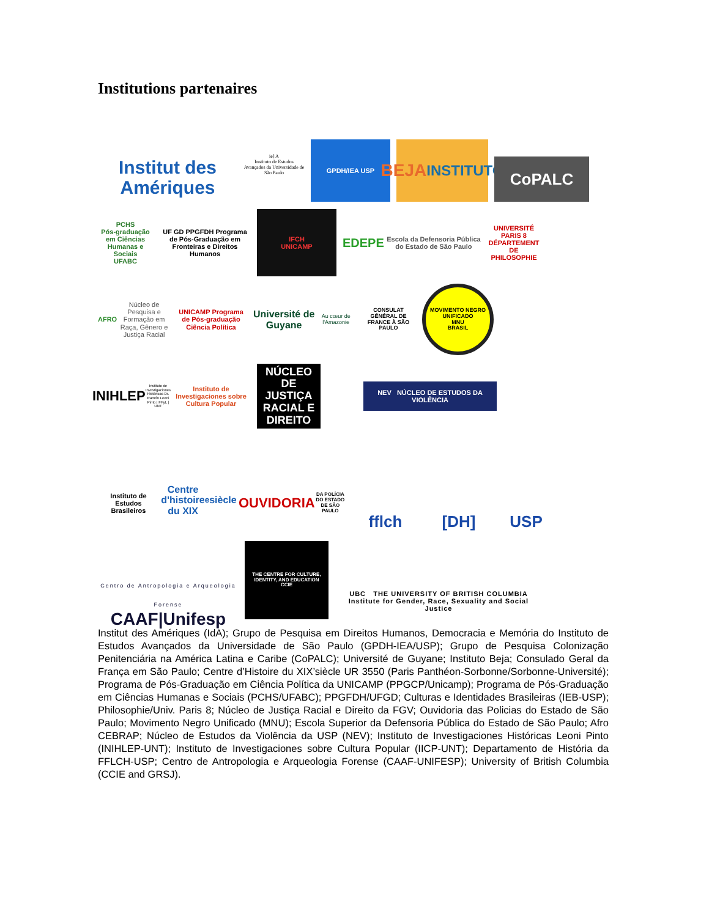Institutions partenaires
Institut des Amériques
ie] A
Instituto de Estudos Avançados da Universidade de São Paulo
GPDH/IEA USP
BEJA
INSTITUTO
CoPALC
PCHS
Pós-graduação em Ciências Humanas e Sociais
UFABC
UF GD PPGFDH Programa de Pós-Graduação em Fronteiras e Direitos Humanos
IFCH
UNICAMP
EDEPE Escola da Defensoria Pública do Estado de São Paulo
UNIVERSITÉ PARIS 8
DÉPARTEMENT DE PHILOSOPHIE
AFRO
Núcleo de Pesquisa e Formação em Raça, Gênero e Justiça Racial
UNICAMP Programa de Pós-graduação
Ciência Política
Université de Guyane
Au cœur de l'Amazonie
CONSULAT GÉNÉRAL DE FRANCE À SÃO PAULO
MOVIMENTO NEGRO UNIFICADO
MNU
BRASIL
INIHLEP
Instituto de Investigaciones Históricas Dr. Ramón Leoni Pinto | FFyL | UNT
Instituto de Investigaciones sobre Cultura Popular
NÚCLEO DE JUSTIÇA RACIAL E DIREITO
NEV NÚCLEO DE ESTUDOS DA VIOLÊNCIA
Instituto de Estudos Brasileiros
Centre d'histoire du XIX<sup>e</sup> siècle
OUVIDORIA
DA POLÍCIA DO ESTADO DE SÃO PAULO
fflch
[DH]
USP
Centro de Antropologia e Arqueologia Forense
CAAF|Unifesp
THE CENTRE FOR CULTURE, IDENTITY, AND EDUCATION
CCIE
UBC THE UNIVERSITY OF BRITISH COLUMBIA
Institute for Gender, Race, Sexuality and Social Justice
Institut des Amériques (IdA); Grupo de Pesquisa em Direitos Humanos, Democracia e Memória do Instituto de Estudos Avançados da Universidade de São Paulo (GPDH-IEA/USP); Grupo de Pesquisa Colonização Penitenciária na América Latina e Caribe (CoPALC); Université de Guyane; Instituto Beja; Consulado Geral da França em São Paulo; Centre d’Histoire du XIX’siècle UR 3550 (Paris Panthéon-Sorbonne/Sorbonne-Université); Programa de Pós-Graduação em Ciência Política da UNICAMP (PPGCP/Unicamp); Programa de Pós-Graduação em Ciências Humanas e Sociais (PCHS/UFABC); PPGFDH/UFGD; Culturas e Identidades Brasileiras (IEB-USP); Philosophie/Univ. Paris 8; Núcleo de Justiça Racial e Direito da FGV; Ouvidoria das Policias do Estado de São Paulo; Movimento Negro Unificado (MNU); Escola Superior da Defensoria Pública do Estado de São Paulo; Afro CEBRAP; Núcleo de Estudos da Violência da USP (NEV); Instituto de Investigaciones Históricas Leoni Pinto (INIHLEP-UNT); Instituto de Investigaciones sobre Cultura Popular (IICP-UNT); Departamento de História da FFLCH-USP; Centro de Antropologia e Arqueologia Forense (CAAF-UNIFESP); University of British Columbia (CCIE and GRSJ).